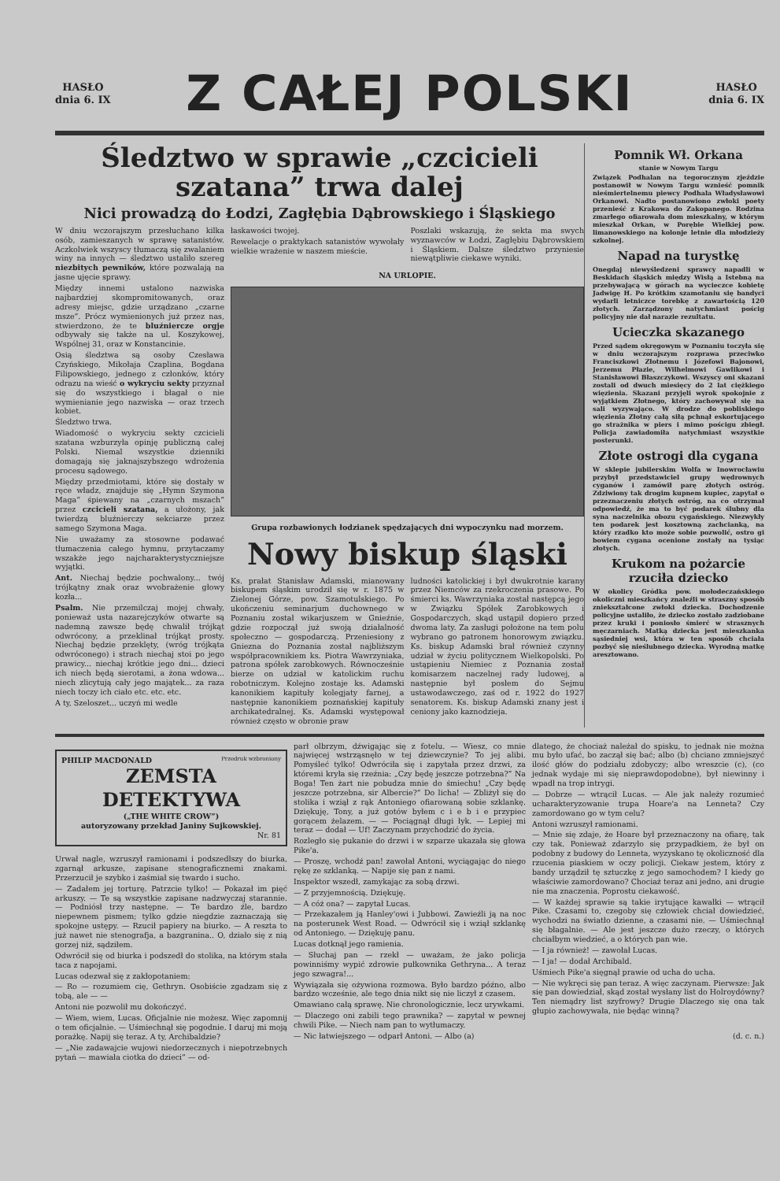HASŁO
dnia 6. IX
Z CAŁEJ POLSKI
HASŁO
dnia 6. IX
Śledztwo w sprawie „czcicieli szatana” trwa dalej
Nici prowadzą do Łodzi, Zagłębia Dąbrowskiego i Śląskiego
W dniu wczorajszym przesłuchano kilka osób, zamieszanych w sprawę satanistów. Aczkolwiek wszyscy tłumaczą się zwalaniem winy na innych — śledztwo ustaliło szereg niezbitych pewników, które pozwalają na jasne ujęcie sprawy.
Między innemi ustalono nazwiska najbardziej skompromitowanych, oraz adresy miejsc, gdzie urządzano „czarne msze”. Prócz wymienionych już przez nas, stwierdzono, że te bluźniercze orgje odbywały się także na ul. Koszykowej, Wspólnej 31, oraz w Konstancinie.
Osią śledztwa są osoby Czesława Czyńskiego, Mikołaja Czaplina, Bogdana Filipowskiego, jednego z członków, który odrazu na wieść o wykryciu sekty przyznał się do wszystkiego i błagał o nie wymienianie jego nazwiska — oraz trzech kobiet.
Śledztwo trwa.
Wiadomość o wykryciu sekty czcicieli szatana wzburzyła opinję publiczną całej Polski. Niemal wszystkie dzienniki domagają się jaknajszybszego wdrożenia procesu sądowego.
Między przedmiotami, które się dostały w ręce władz, znajduje się „Hymn Szymona Maga” śpiewany na „czarnych mszach” przez czcicieli szatana, a ułożony, jak twierdzą bluźnierczy sekciarze przez samego Szymona Maga.
Nie uważamy za stosowne podawać tłumaczenia całego hymnu, przytaczamy wszakże jego najcharakterystyczniejsze wyjątki.
Ant. Niechaj będzie pochwalony... twój trójkątny znak oraz wvobrażenie głowy kozła...
Psalm. Nie przemilczaj mojej chwały, ponieważ usta nazarejczyków otwarte są nademną zawsze będę chwalił trójkąt odwrócony, a przeklinał trójkąt prosty. Niechaj będzie przeklęty, (wróg trójkąta odwróconego) i strach niechaj stoi po jego prawicy... niechaj krótkie jego dni... dzieci ich niech będą sierotami, a żona wdowa... niech zlicytują cały jego majątek... za raza niech toczy ich ciało etc. etc. etc.
A ty, Szeloszet... uczyń mi wedle
łaskawości twojej.
Rewelacje o praktykach satanistów wywołały wielkie wrażenie w naszem mieście.
Poszlaki wskazują, że sekta ma swych wyznawców w Łodzi, Zagłębiu Dąbrowskiem i Śląskiem. Dalsze śledztwo przyniesie niewątpliwie ciekawe wyniki.
NA URLOPIE.
Grupa rozbawionych łodzianek spędzających dni wypoczynku nad morzem.
Nowy biskup śląski
Ks. prałat Stanisław Adamski, mianowany biskupem śląskim urodził się w r. 1875 w Zielonej Górze, pow. Szamotulskiego. Po ukończeniu seminarjum duchownego w Poznaniu został wikarjuszem w Gnieźnie, gdzie rozpoczął już swoją działalność społeczno — gospodarczą. Przeniesiony z Gniezna do Poznania został najbliższym współpracownikiem ks. Piotra Wawrzyniaka, patrona spółek zarobkowych. Równocześnie bierze on udział w katolickim ruchu robotniczym. Kolejno zostaje ks. Adamski kanonikiem kapituły kolegjaty farnej, a następnie kanonikiem poznańskiej kapituły archikatedralnej. Ks. Adamski występował również często w obronie praw
ludności katolickiej i był dwukrotnie karany przez Niemców za rzekroczenia prasowe. Po śmierci ks. Wawrzyniaka został następcą jego w Związku Spółek Zarobkowych i Gospodarczych, skąd ustąpił dopiero przed dwoma laty. Za zasługi położone na tem polu wybrano go patronem honorowym związku. Ks. biskup Adamski brał również czynny udział w życiu politycznem Wielkopolski. Po ustąpieniu Niemiec z Poznania został komisarzem naczelnej rady ludowej, a następnie był posłem do Sejmu ustawodawczego, zaś od r. 1922 do 1927 senatorem. Ks. biskup Adamski znany jest i ceniony jako kaznodzieja.
Pomnik Wł. Orkana
stanie w Nowym Targu
Związek Podhalan na tegorocznym zjeździe postanowił w Nowym Targu wznieść pomnik nieśmiertelnemu piewcy Podhala Władysławowi Orkanowi. Nadto postanowiono zwłoki poety przenieść z Krakowa do Zakopanego. Rodzina zmarłego ofiarowała dom mieszkalny, w którym mieszkał Orkan, w Porębie Wielkiej pow. limanowskiego na kolonje letnie dla młodzieży szkolnej.
Napad na turystkę
Onegdaj niewyśledzeni sprawcy napadli w Beskidach śląskich między Wisłą a Istebną na przebywającą w górach na wycieczce kobietę Jadwigę H. Po krótkim szamotaniu się bandyci wydarli letniczce torebkę z zawartością 120 złotych. Zarządzony natychmiast pościg policyjny nie dał narazie rezultatu.
Ucieczka skazanego
Przed sądem okręgowym w Poznaniu toczyła się w dniu wczorajszym rozprawa przeciwko Franciszkowi Złotnemu i Józefowi Bajonowi, Jerzemu Płazie, Wilhelmowi Gawlikowi i Stanisławowi Błaszczykowi. Wszyscy oni skazani zostali od dwuch miesięcy do 2 lat ciężkiego więzienia. Skazani przyjęli wyrok spokojnie z wyjątkiem Złotnego, który zachowywał się na sali wyzywająco. W drodze do pobliskiego więzienia Złotny całą siłą pchnął eskortującego go strażnika w piers i mimo pościgu zbiegł. Policja zawiadomiła natychmiast wszystkie posterunki.
Złote ostrogi dla cygana
W sklepie jubilerskim Wolfa w Inowrocławiu przybył przedstawiciel grupy wędrownych cyganów i zamówił parę złotych ostróg. Zdziwiony tak drogim kupnem kupiec, zapytał o przeznaczeniu złotych ostróg, na co otrzymał odpowiedź, że ma to być podarek ślubny dla syna naczelnika obozu cygańskiego. Niezwykły ten podarek jest kosztowną zachcianką, na który rzadko kto może sobie pozwolić, ostro gi bowiem cygana ocenione zostały na tysiąc złotych.
Krukom na pożarcie rzuciła dziecko
W okolicy Gródka pow. mołodeczańskiego okoliczni mieszkańcy znaleźli w straszny sposób zniekształcone zwłoki dziecka. Dochodzenie policyjne ustaliło, że dziecko zostało zadziobane przez kruki i poniosło śmierć w strasznych męczarniach. Matką dziecka jest mieszkanka sąsiedniej wsi, która w ten sposób chciała pozbyć się nieślubnego dziecka. Wyrodną matkę aresztowano.
PHILIP MACDONALD Przedruk wzbroniony
ZEMSTA DETEKTYWA
(„THE WHITE CROW”)
autoryzowany przekład Janiny Sujkowskiej.
Nr. 81
Urwał nagle, wzruszył ramionami i podszedłszy do biurka, zgarnął arkusze, zapisane stenograficznemi znakami. Przerzucił je szybko i zaśmiał się twardo i sucho.
— Zadałem jej torturę. Patrzcie tylko! — Pokazał im pięć arkuszy. — Te są wszystkie zapisane nadzwyczaj starannie. — Podniósł trzy następne. — Te bardzo źle, bardzo niepewnem pismem; tylko gdzie niegdzie zaznaczają się spokojne ustępy. — Rzucił papiery na biurko. — A reszta to już nawet nie stenografja, a bazgranina.. O, działo się z nią gorzej niż, sądziłem.
Odwrócił się od biurka i podszedł do stolika, na którym stała taca z napojami.
Lucas odezwał się z zakłopotaniem:
— Ro — rozumiem cię, Gethryn. Osobiście zgadzam się z tobą, ale — —
Antoni nie pozwolił mu dokończyć.
— Wiem, wiem, Lucas. Oficjalnie nie możesz. Więc zapomnij o tem oficjalnie. — Uśmiechnął się pogodnie. I daruj mi moją porażkę. Napij się teraz. A ty, Archibaldzie?
— „Nie zadawajcie wujowi niedorzecznych i niepotrzebnych pytań — mawiała ciotka do dzieci” — od-
parł olbrzym, dźwigając się z fotelu. — Wiesz, co mnie najwięcej wstrząsnęło w tej dziewczynie? To jej alibi. Pomyśleć tylko! Odwróciła się i zapytała przez drzwi, za któremi kryła się rzeźnia: „Czy będę jeszcze potrzebna?” Na Boga! Ten żart nie pobudza mnie do śmiechu! „Czy będę jeszcze potrzebna, sir Albercie?” Do licha! — Zbliżył się do stolika i wziął z rąk Antoniego ofiarowaną sobie szklankę. Dziękuję, Tony, a już gotów byłem c i e b i e przypiec gorącem żelazem. — — Pociągnął długi łyk. — Lepiej mi teraz — dodał — Uf! Zaczynam przychodzić do życia.
Rozległo się pukanie do drzwi i w szparze ukazała się głowa Pike'a.
— Proszę, wchodź pan! zawołał Antoni, wyciągając do niego rękę ze szklanką. — Napije się pan z nami.
Inspektor wszedł, zamykając za sobą drzwi.
— Z przyjemnością. Dziękuję.
— A cóż ona? — zapytał Lucas.
— Przekazałem ją Hanley'owi i Jubbowi. Zawieźli ją na noc na posterunek West Road. — Odwrócił się i wziął szklankę od Antoniego. — Dziękuję panu.
Lucas dotknął jego ramienia.
— Słuchaj pan — rzekł — uważam, że jako policja powinniśmy wypić zdrowie pułkownika Gethryna... A teraz jego szwagra!...
Wywiązała się ożywiona rozmowa. Było bardzo późno, albo bardzo wcześnie, ale tego dnia nikt się nie liczył z czasem.
Omawiano całą sprawę. Nie chronologicznie, lecz urywkami.
— Dlaczego oni zabili tego prawnika? — zapytał w pewnej chwili Pike. — Niech nam pan to wytłumaczy.
— Nic łatwiejszego — odparł Antoni. — Albo (a)
dlatego, że chociaż należał do spisku, to jednak nie można mu było ufać, bo zaczął się bać; albo (b) chciano zmniejszyć ilość głów do podziału zdobyczy; albo wreszcie (c), (co jednak wydaje mi się nieprawdopodobne), był niewinny i wpadł na trop intrygi.
— Dobrze — wtrącił Lucas. — Ale jak należy rozumieć ucharakteryzowanie trupa Hoare'a na Lenneta? Czy zamordowano go w tym celu?
Antoni wzruszył ramionami.
— Mnie się zdaje, że Hoare był przeznaczony na ofiarę, tak czy tak. Ponieważ zdarzyło się przypadkiem, że był on podobny z budowy do Lenneta, wyzyskano tę okoliczność dla rzucenia piaskiem w oczy policji. Ciekaw jestem, który z bandy urządził tę sztuczkę z jego samochodem? I kiedy go właściwie zamordowano? Chociaż teraz ani jedno, ani drugie nie ma znaczenia. Poprostu ciekawość.
— W każdej sprawie są takie irytujące kawałki — wtrącił Pike. Czasami to, czegoby się człowiek chciał dowiedzieć, wychodzi na światło dzienne, a czasami nie. — Uśmiechnął się błagalnie. — Ale jest jeszcze dużo rzeczy, o których chciałbym wiedzieć, a o których pan wie.
— I ja również! — zawołał Lucas.
— I ja! — dodał Archibald.
Uśmiech Pike'a sięgnął prawie od ucha do ucha.
— Nie wykręci się pan teraz. A więc zaczynam. Pierwsze: Jak się pan dowiedział, skąd został wysłany list do Holroydówny? Ten niemądry list szyfrowy? Drugie Dlaczego się ona tak głupio zachowywała, nie będąc winną?
(d. c. n.)